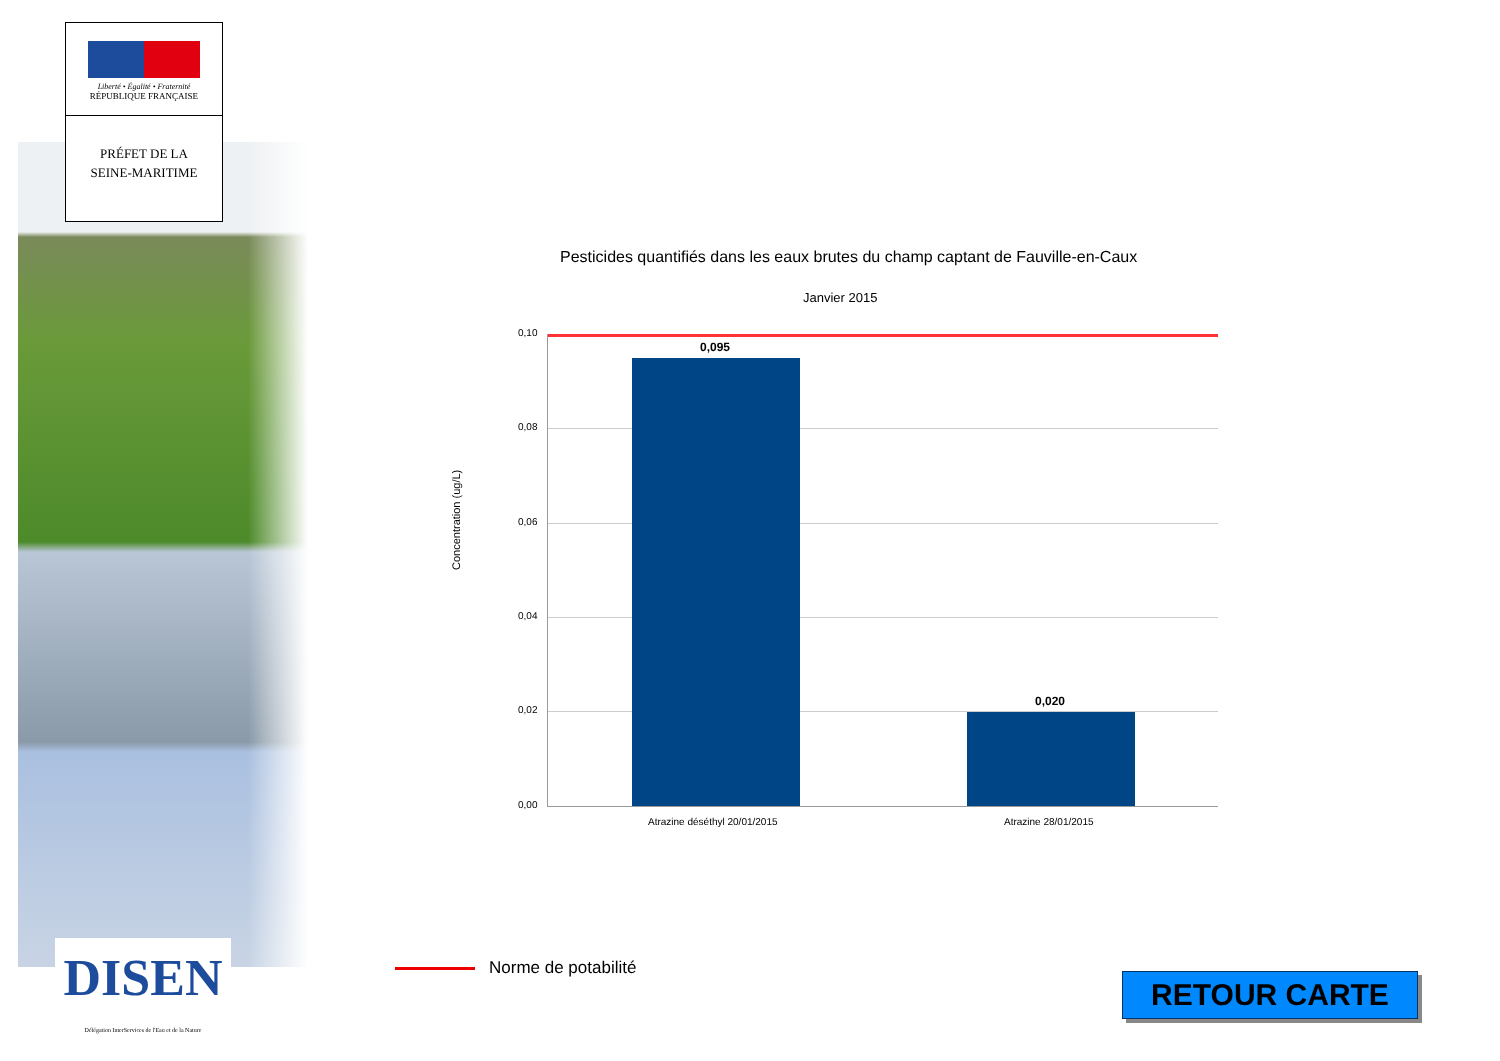Liberté • Égalité • Fraternité
RÉPUBLIQUE FRANÇAISE
PRÉFET DE LA
SEINE-MARITIME
DISEN
Délégation InterServices de l'Eau et de la Nature
Pesticides quantifiés dans les eaux brutes du champ captant de Fauville-en-Caux
Janvier 2015
Concentration (ug/L)
0,10
0,08
0,06
0,04
0,02
0,00
0,095
0,020
Atrazine déséthyl 20/01/2015 Atrazine 28/01/2015
Norme de potabilité
RETOUR CARTE